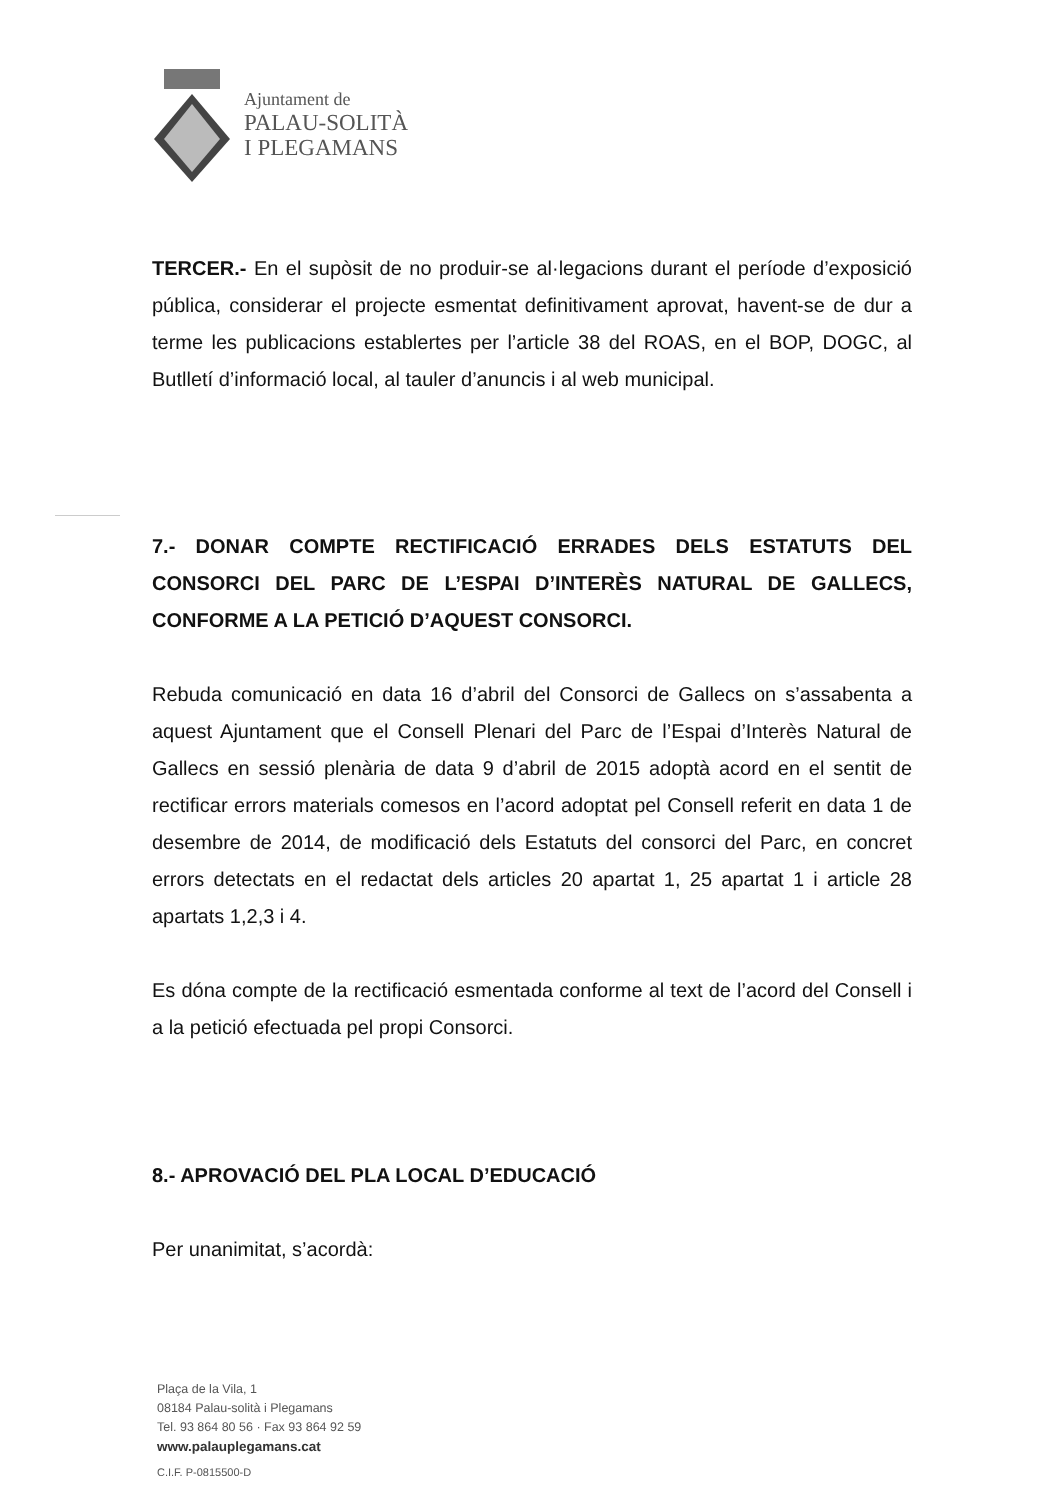Ajuntament de
PALAU-SOLITÀ
I PLEGAMANS
TERCER.- En el supòsit de no produir-se al·legacions durant el període d’exposició pública, considerar el projecte esmentat definitivament aprovat, havent-se de dur a terme les publicacions establertes per l’article 38 del ROAS, en el BOP, DOGC, al Butlletí d’informació local, al tauler d’anuncis i al web municipal.
7.- DONAR COMPTE RECTIFICACIÓ ERRADES DELS ESTATUTS DEL CONSORCI DEL PARC DE L’ESPAI D’INTERÈS NATURAL DE GALLECS, CONFORME A LA PETICIÓ D’AQUEST CONSORCI.
Rebuda comunicació en data 16 d’abril del Consorci de Gallecs on s’assabenta a aquest Ajuntament que el Consell Plenari del Parc de l’Espai d’Interès Natural de Gallecs en sessió plenària de data 9 d’abril de 2015 adoptà acord en el sentit de rectificar errors materials comesos en l’acord adoptat pel Consell referit en data 1 de desembre de 2014, de modificació dels Estatuts del consorci del Parc, en concret errors detectats en el redactat dels articles 20 apartat 1, 25 apartat 1 i article 28 apartats 1,2,3 i 4.
Es dóna compte de la rectificació esmentada conforme al text de l’acord del Consell i a la petició efectuada pel propi Consorci.
8.- APROVACIÓ DEL PLA LOCAL D’EDUCACIÓ
Per unanimitat, s’acordà:
Plaça de la Vila, 1
08184 Palau-solità i Plegamans
Tel. 93 864 80 56 · Fax 93 864 92 59
www.palauplegamans.cat
C.I.F. P-0815500-D